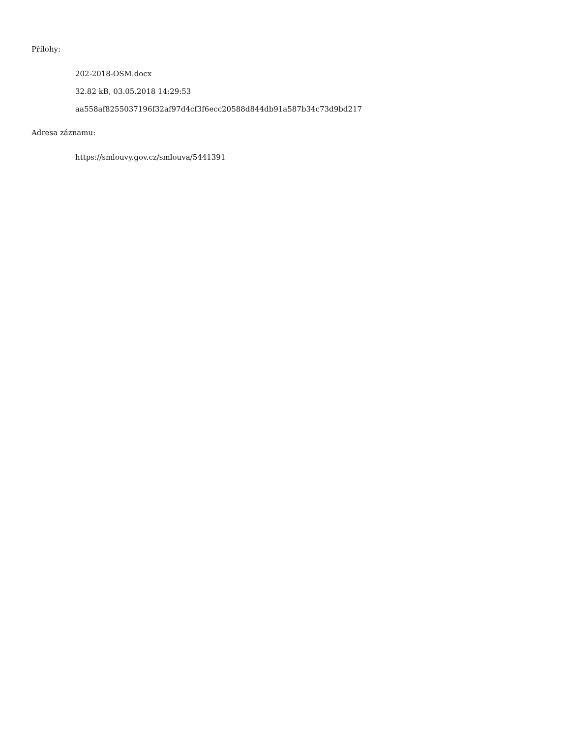Přílohy:
202-2018-OSM.docx
32.82 kB, 03.05.2018 14:29:53
aa558af8255037196f32af97d4cf3f6ecc20588d844db91a587b34c73d9bd217
Adresa záznamu:
https://smlouvy.gov.cz/smlouva/5441391